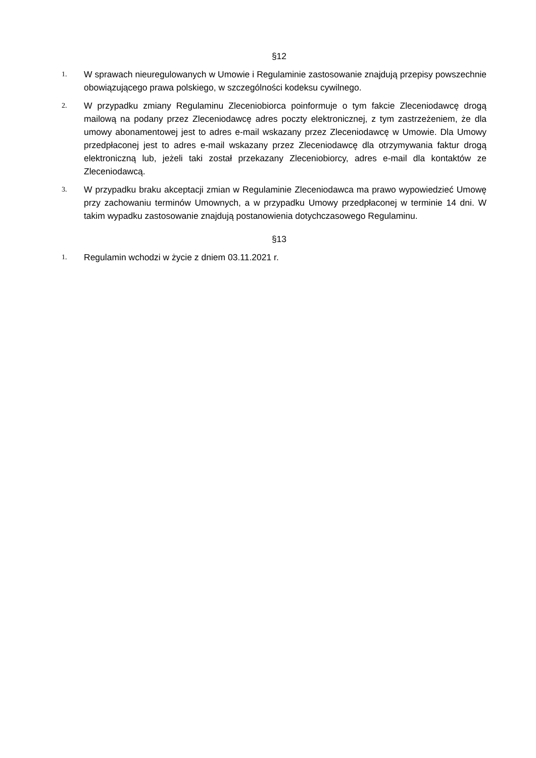§12
1.
W sprawach nieuregulowanych w Umowie i Regulaminie zastosowanie znajdują przepisy powszechnie obowiązującego prawa polskiego, w szczególności kodeksu cywilnego.
2.
W przypadku zmiany Regulaminu Zleceniobiorca poinformuje o tym fakcie Zleceniodawcę drogą mailową na podany przez Zleceniodawcę adres poczty elektronicznej, z tym zastrzeżeniem, że dla umowy abonamentowej jest to adres e-mail wskazany przez Zleceniodawcę w Umowie. Dla Umowy przedpłaconej jest to adres e-mail wskazany przez Zleceniodawcę dla otrzymywania faktur drogą elektroniczną lub, jeżeli taki został przekazany Zleceniobiorcy, adres e-mail dla kontaktów ze Zleceniodawcą.
3.
W przypadku braku akceptacji zmian w Regulaminie Zleceniodawca ma prawo wypowiedzieć Umowę przy zachowaniu terminów Umownych, a w przypadku Umowy przedpłaconej w terminie 14 dni. W takim wypadku zastosowanie znajdują postanowienia dotychczasowego Regulaminu.
§13
1.
Regulamin wchodzi w życie z dniem 03.11.2021 r.